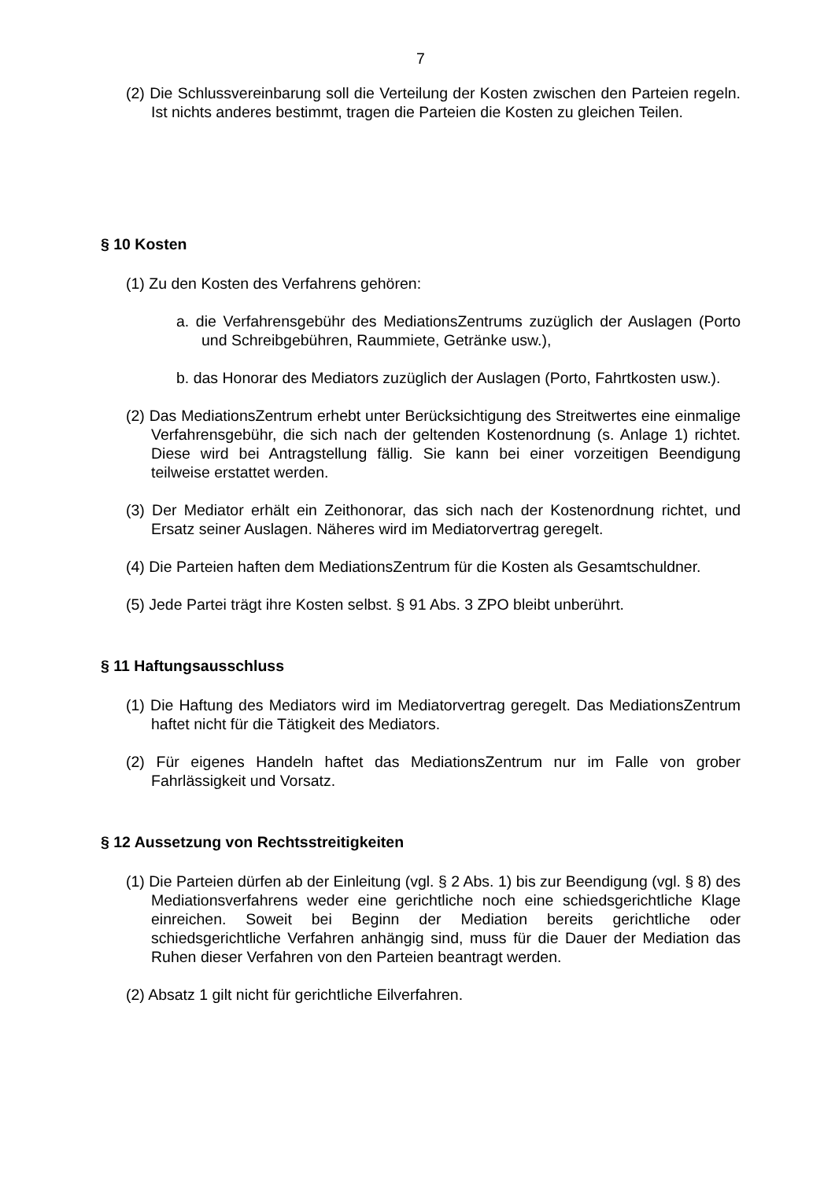7
(2) Die Schlussvereinbarung soll die Verteilung der Kosten zwischen den Parteien regeln. Ist nichts anderes bestimmt, tragen die Parteien die Kosten zu gleichen Teilen.
§ 10 Kosten
(1) Zu den Kosten des Verfahrens gehören:
a. die Verfahrensgebühr des MediationsZentrums zuzüglich der Auslagen (Porto und Schreibgebühren, Raummiete, Getränke usw.),
b. das Honorar des Mediators zuzüglich der Auslagen (Porto, Fahrtkosten usw.).
(2) Das MediationsZentrum erhebt unter Berücksichtigung des Streitwertes eine einmalige Verfahrensgebühr, die sich nach der geltenden Kostenordnung (s. Anlage 1) richtet. Diese wird bei Antragstellung fällig. Sie kann bei einer vorzeitigen Beendigung teilweise erstattet werden.
(3) Der Mediator erhält ein Zeithonorar, das sich nach der Kostenordnung richtet, und Ersatz seiner Auslagen. Näheres wird im Mediatorvertrag geregelt.
(4) Die Parteien haften dem MediationsZentrum für die Kosten als Gesamtschuldner.
(5) Jede Partei trägt ihre Kosten selbst. § 91 Abs. 3 ZPO bleibt unberührt.
§ 11 Haftungsausschluss
(1) Die Haftung des Mediators wird im Mediatorvertrag geregelt. Das MediationsZentrum haftet nicht für die Tätigkeit des Mediators.
(2) Für eigenes Handeln haftet das MediationsZentrum nur im Falle von grober Fahrlässigkeit und Vorsatz.
§ 12 Aussetzung von Rechtsstreitigkeiten
(1) Die Parteien dürfen ab der Einleitung (vgl. § 2 Abs. 1) bis zur Beendigung (vgl. § 8) des Mediationsverfahrens weder eine gerichtliche noch eine schiedsgerichtliche Klage einreichen. Soweit bei Beginn der Mediation bereits gerichtliche oder schiedsgerichtliche Verfahren anhängig sind, muss für die Dauer der Mediation das Ruhen dieser Verfahren von den Parteien beantragt werden.
(2) Absatz 1 gilt nicht für gerichtliche Eilverfahren.